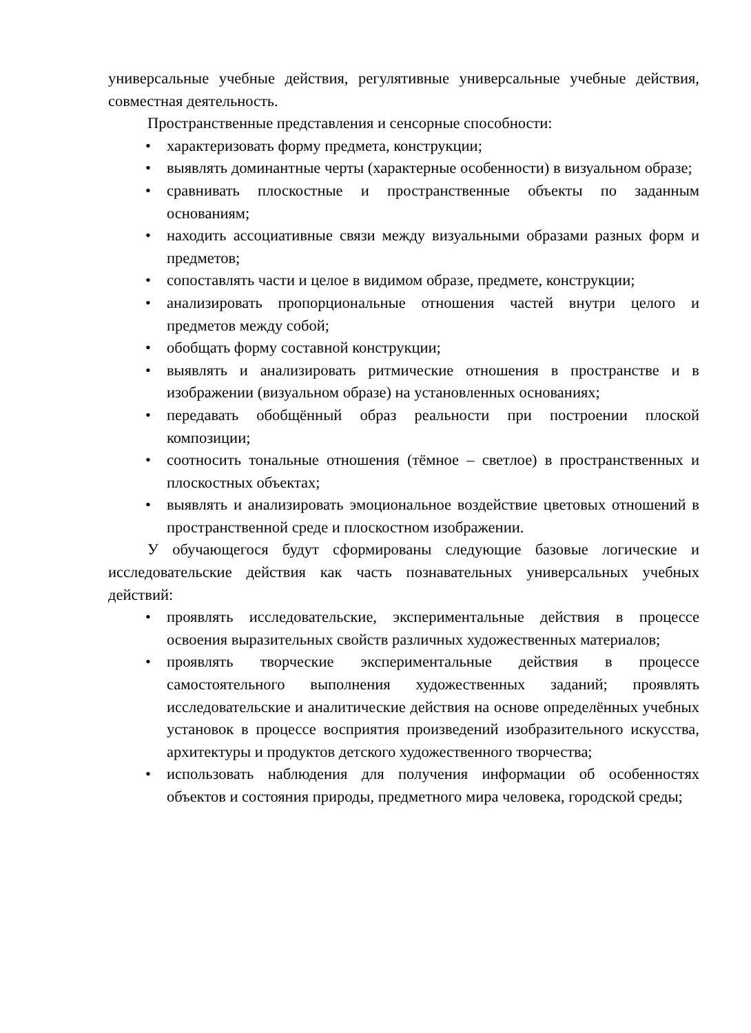универсальные учебные действия, регулятивные универсальные учебные действия, совместная деятельность.
Пространственные представления и сенсорные способности:
• характеризовать форму предмета, конструкции;
• выявлять доминантные черты (характерные особенности) в визуальном образе;
• сравнивать плоскостные и пространственные объекты по заданным основаниям;
• находить ассоциативные связи между визуальными образами разных форм и предметов;
• сопоставлять части и целое в видимом образе, предмете, конструкции;
• анализировать пропорциональные отношения частей внутри целого и предметов между собой;
• обобщать форму составной конструкции;
• выявлять и анализировать ритмические отношения в пространстве и в изображении (визуальном образе) на установленных основаниях;
• передавать обобщённый образ реальности при построении плоской композиции;
• соотносить тональные отношения (тёмное – светлое) в пространственных и плоскостных объектах;
• выявлять и анализировать эмоциональное воздействие цветовых отношений в пространственной среде и плоскостном изображении.
У обучающегося будут сформированы следующие базовые логические и исследовательские действия как часть познавательных универсальных учебных действий:
• проявлять исследовательские, экспериментальные действия в процессе освоения выразительных свойств различных художественных материалов;
• проявлять творческие экспериментальные действия в процессе самостоятельного выполнения художественных заданий; проявлять исследовательские и аналитические действия на основе определённых учебных установок в процессе восприятия произведений изобразительного искусства, архитектуры и продуктов детского художественного творчества;
• использовать наблюдения для получения информации об особенностях объектов и состояния природы, предметного мира человека, городской среды;